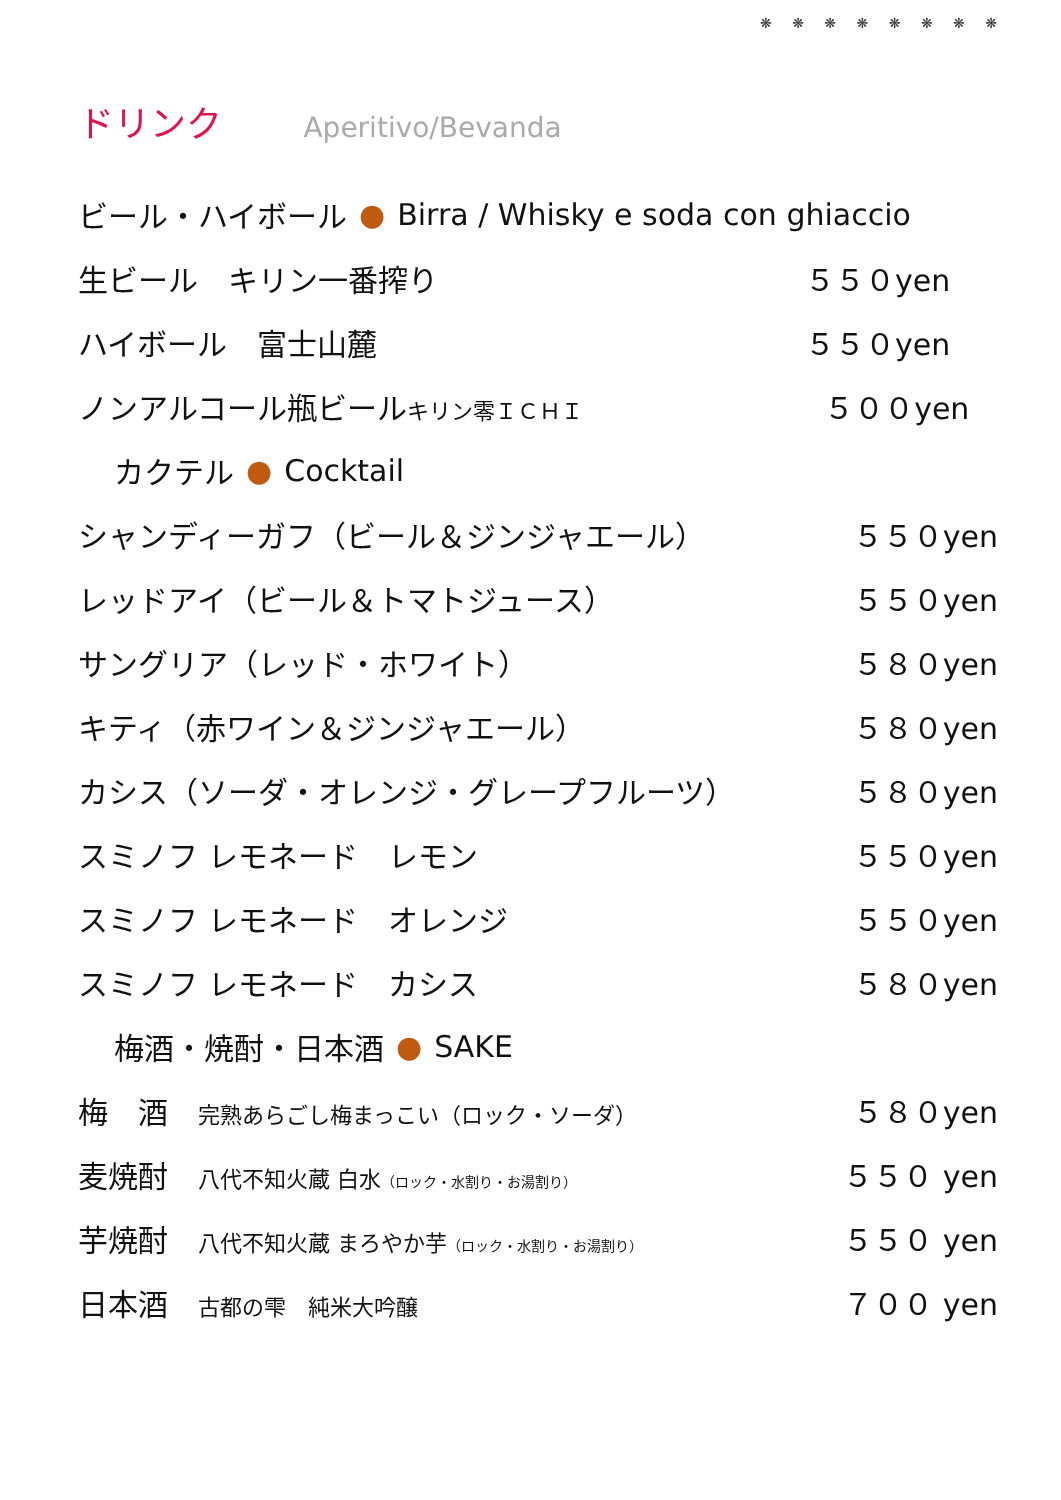❋ ❋ ❋ ❋ ❋ ❋ ❋ ❋
ドリンク Aperitivo/Bevanda
ビール・ハイボール ● Birra / Whisky e soda con ghiaccio
生ビール　キリン一番搾り ５５０yen
ハイボール　富士山麓 ５５０yen
ノンアルコール瓶ビールキリン零ＩＣＨＩ ５００yen
カクテル ● Cocktail
シャンディーガフ（ビール＆ジンジャエール） ５５０yen
レッドアイ（ビール＆トマトジュース） ５５０yen
サングリア（レッド・ホワイト） ５８０yen
キティ（赤ワイン＆ジンジャエール） ５８０yen
カシス（ソーダ・オレンジ・グレープフルーツ） ５８０yen
スミノフ レモネード　レモン ５５０yen
スミノフ レモネード　オレンジ ５５０yen
スミノフ レモネード　カシス ５８０yen
梅酒・焼酎・日本酒 ● SAKE
梅　酒　完熟あらごし梅まっこい（ロック・ソーダ） ５８０yen
麦焼酎　八代不知火蔵 白水（ロック・水割り・お湯割り） ５５０ yen
芋焼酎　八代不知火蔵 まろやか芋（ロック・水割り・お湯割り） ５５０ yen
日本酒　古都の雫　純米大吟醸 ７００ yen